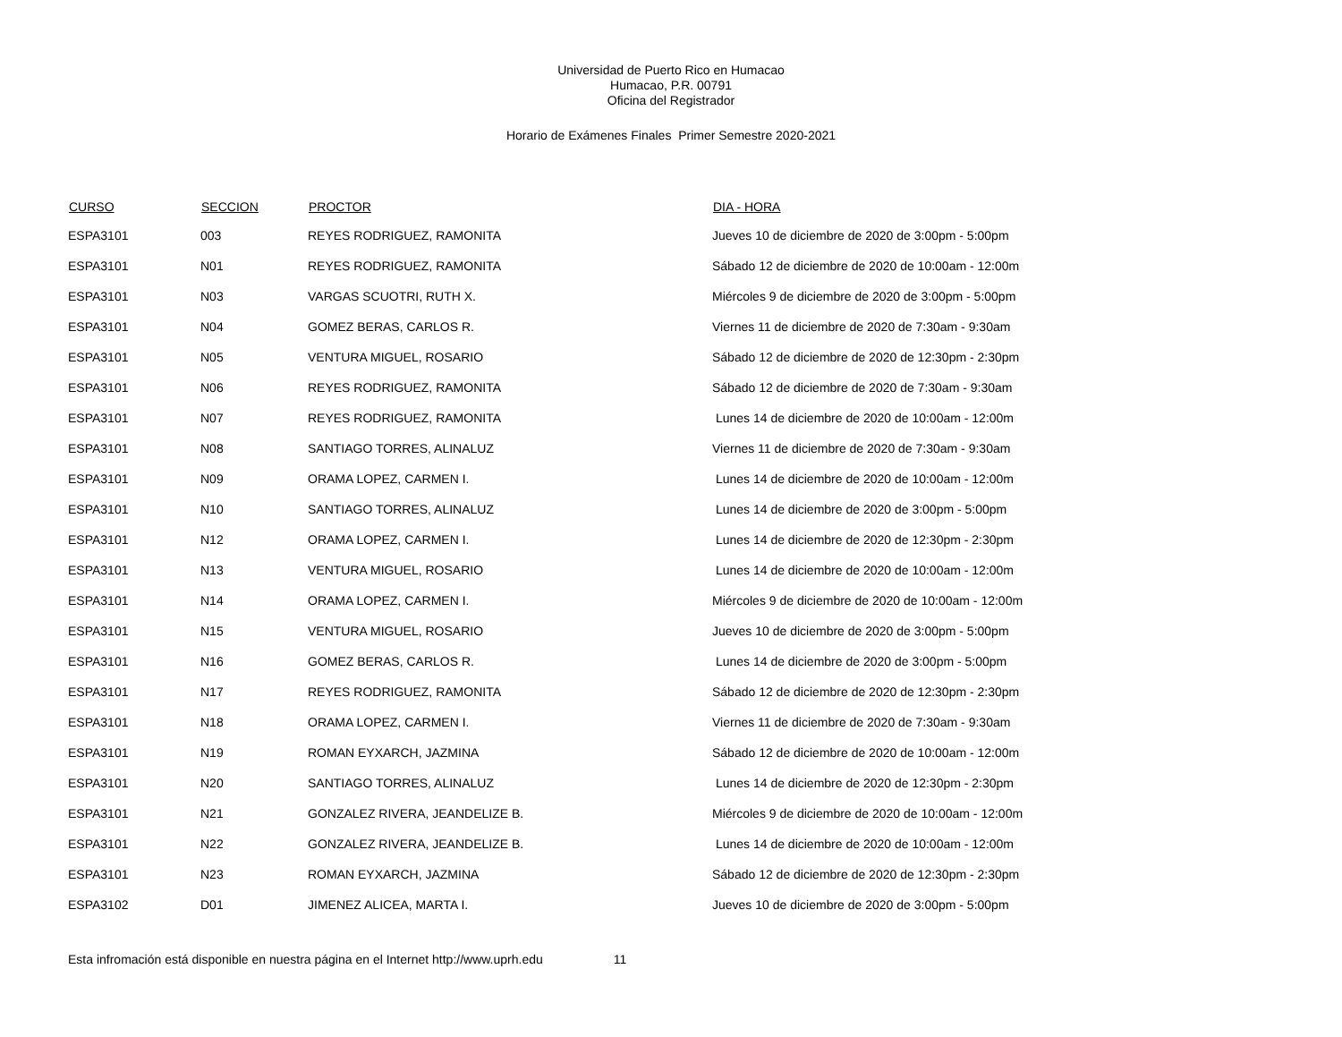Universidad de Puerto Rico en Humacao
Humacao, P.R. 00791
Oficina del Registrador
Horario de Exámenes Finales Primer Semestre 2020-2021
| CURSO | SECCION | PROCTOR | DIA - HORA |
| --- | --- | --- | --- |
| ESPA3101 | 003 | REYES RODRIGUEZ, RAMONITA | Jueves 10 de diciembre de 2020 de 3:00pm - 5:00pm |
| ESPA3101 | N01 | REYES RODRIGUEZ, RAMONITA | Sábado 12 de diciembre de 2020 de 10:00am - 12:00m |
| ESPA3101 | N03 | VARGAS SCUOTRI, RUTH X. | Miércoles 9 de diciembre de 2020 de 3:00pm - 5:00pm |
| ESPA3101 | N04 | GOMEZ BERAS, CARLOS R. | Viernes 11 de diciembre de 2020 de 7:30am - 9:30am |
| ESPA3101 | N05 | VENTURA MIGUEL, ROSARIO | Sábado 12 de diciembre de 2020 de 12:30pm - 2:30pm |
| ESPA3101 | N06 | REYES RODRIGUEZ, RAMONITA | Sábado 12 de diciembre de 2020 de 7:30am - 9:30am |
| ESPA3101 | N07 | REYES RODRIGUEZ, RAMONITA | Lunes 14 de diciembre de 2020 de 10:00am - 12:00m |
| ESPA3101 | N08 | SANTIAGO TORRES, ALINALUZ | Viernes 11 de diciembre de 2020 de 7:30am - 9:30am |
| ESPA3101 | N09 | ORAMA LOPEZ, CARMEN I. | Lunes 14 de diciembre de 2020 de 10:00am - 12:00m |
| ESPA3101 | N10 | SANTIAGO TORRES, ALINALUZ | Lunes 14 de diciembre de 2020 de 3:00pm - 5:00pm |
| ESPA3101 | N12 | ORAMA LOPEZ, CARMEN I. | Lunes 14 de diciembre de 2020 de 12:30pm - 2:30pm |
| ESPA3101 | N13 | VENTURA MIGUEL, ROSARIO | Lunes 14 de diciembre de 2020 de 10:00am - 12:00m |
| ESPA3101 | N14 | ORAMA LOPEZ, CARMEN I. | Miércoles 9 de diciembre de 2020 de 10:00am - 12:00m |
| ESPA3101 | N15 | VENTURA MIGUEL, ROSARIO | Jueves 10 de diciembre de 2020 de 3:00pm - 5:00pm |
| ESPA3101 | N16 | GOMEZ BERAS, CARLOS R. | Lunes 14 de diciembre de 2020 de 3:00pm - 5:00pm |
| ESPA3101 | N17 | REYES RODRIGUEZ, RAMONITA | Sábado 12 de diciembre de 2020 de 12:30pm - 2:30pm |
| ESPA3101 | N18 | ORAMA LOPEZ, CARMEN I. | Viernes 11 de diciembre de 2020 de 7:30am - 9:30am |
| ESPA3101 | N19 | ROMAN EYXARCH, JAZMINA | Sábado 12 de diciembre de 2020 de 10:00am - 12:00m |
| ESPA3101 | N20 | SANTIAGO TORRES, ALINALUZ | Lunes 14 de diciembre de 2020 de 12:30pm - 2:30pm |
| ESPA3101 | N21 | GONZALEZ RIVERA, JEANDELIZE B. | Miércoles 9 de diciembre de 2020 de 10:00am - 12:00m |
| ESPA3101 | N22 | GONZALEZ RIVERA, JEANDELIZE B. | Lunes 14 de diciembre de 2020 de 10:00am - 12:00m |
| ESPA3101 | N23 | ROMAN EYXARCH, JAZMINA | Sábado 12 de diciembre de 2020 de 12:30pm - 2:30pm |
| ESPA3102 | D01 | JIMENEZ ALICEA, MARTA I. | Jueves 10 de diciembre de 2020 de 3:00pm - 5:00pm |
Esta infromación está disponible en nuestra página en el Internet http://www.uprh.edu 11